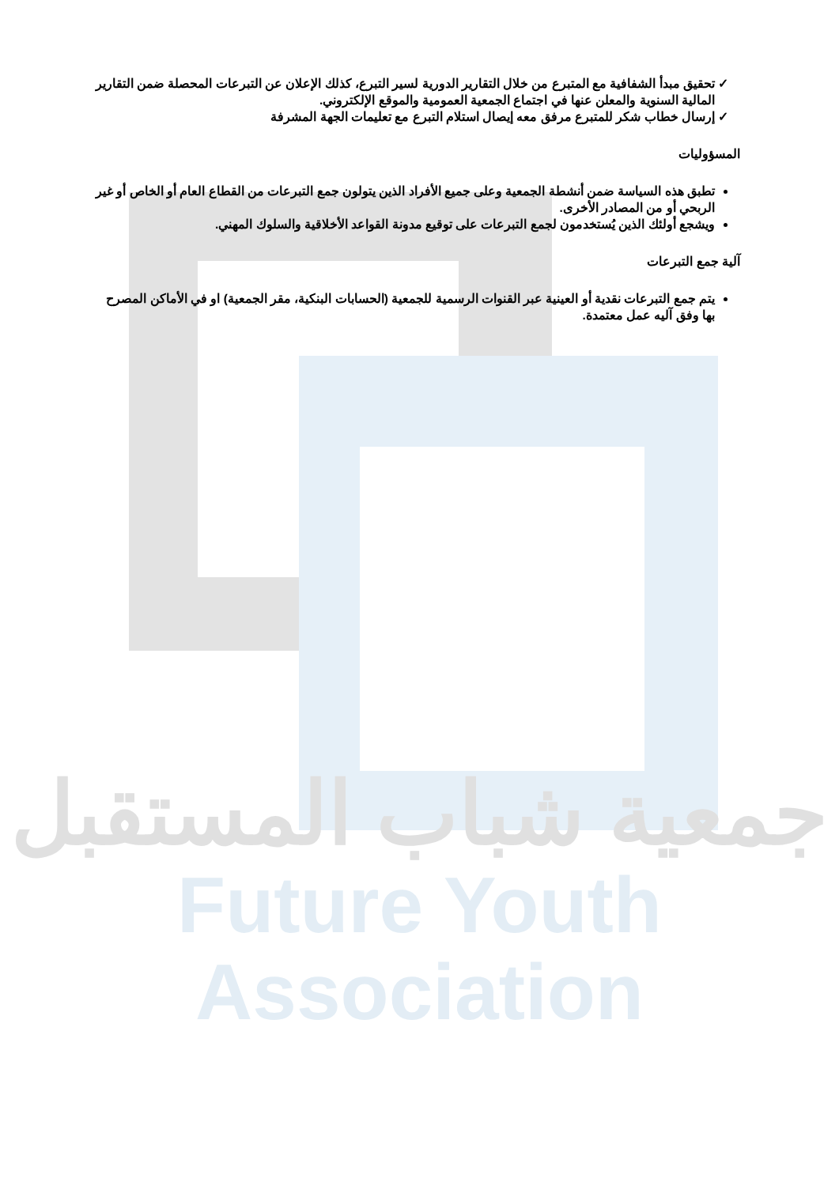تحقيق مبدأ الشفافية مع المتبرع من خلال التقارير الدورية لسير التبرع، كذلك الإعلان عن التبرعات المحصلة ضمن التقارير المالية السنوية والمعلن عنها في اجتماع الجمعية العمومية والموقع الإلكتروني.
إرسال خطاب شكر للمتبرع مرفق معه إيصال استلام التبرع مع تعليمات الجهة المشرفة
المسؤوليات
تطبق هذه السياسة ضمن أنشطة الجمعية وعلى جميع الأفراد الذين يتولون جمع التبرعات من القطاع العام أو الخاص أو غير الربحي أو من المصادر الأخرى.
ويشجع أولئك الذين يُستخدمون لجمع التبرعات على توقيع مدونة القواعد الأخلاقية والسلوك المهني.
آلية جمع التبرعات
يتم جمع التبرعات نقدية أو العينية عبر القنوات الرسمية للجمعية (الحسابات البنكية، مقر الجمعية) او في الأماكن المصرح بها وفق آليه عمل معتمدة.
جمعية شباب المستقبل
Future Youth Association